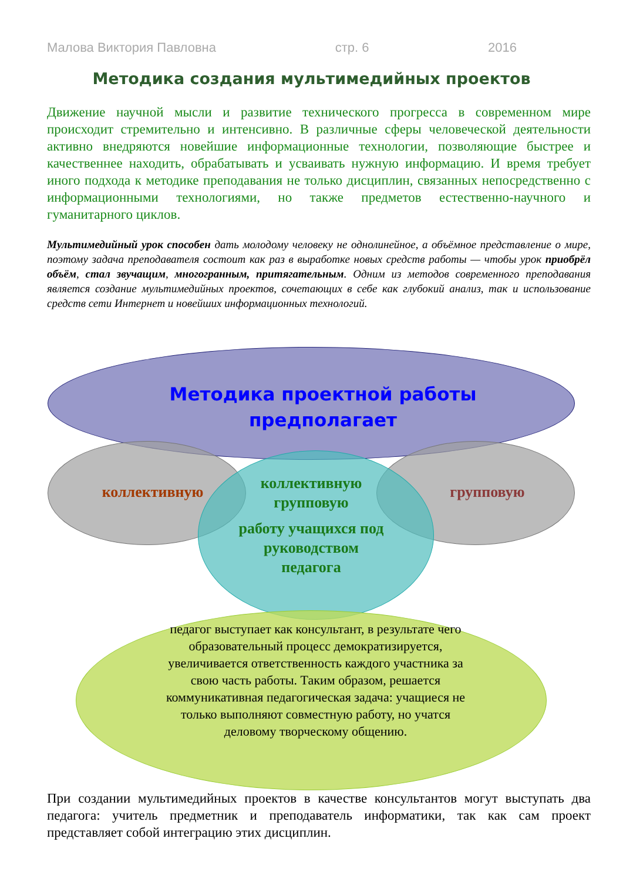Малова Виктория Павловна стр. 6 2016
Методика создания мультимедийных проектов
Движение научной мысли и развитие технического прогресса в современном мире происходит стремительно и интенсивно. В различные сферы человеческой деятельности активно внедряются новейшие информационные технологии, позволяющие быстрее и качественнее находить, обрабатывать и усваивать нужную информацию. И время требует иного подхода к методике преподавания не только дисциплин, связанных непосредственно с информационными технологиями, но также предметов естественно-научного и гуманитарного циклов.
Мультимедийный урок способен дать молодому человеку не однолинейное, а объёмное представление о мире, поэтому задача преподавателя состоит как раз в выработке новых средств работы — чтобы урок приобрёл объём, стал звучащим, многогранным, притягательным. Одним из методов современного преподавания является создание мультимедийных проектов, сочетающих в себе как глубокий анализ, так и использование средств сети Интернет и новейших информационных технологий.
Методика проектной работы предполагает
коллективную групповую
коллективную групповую
работу учащихся под руководством педагога
педагог выступает как консультант, в результате чего образовательный процесс демократизируется, увеличивается ответственность каждого участника за свою часть работы. Таким образом, решается коммуникативная педагогическая задача: учащиеся не только выполняют совместную работу, но учатся деловому творческому общению.
При создании мультимедийных проектов в качестве консультантов могут выступать два педагога: учитель предметник и преподаватель информатики, так как сам проект представляет собой интеграцию этих дисциплин.